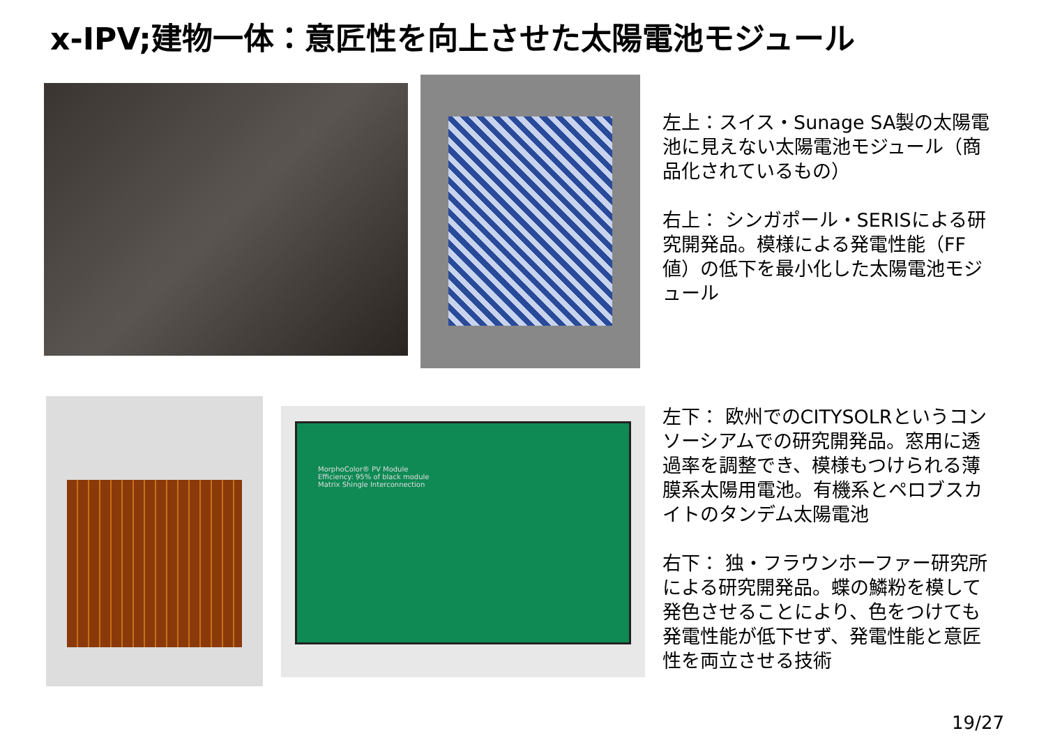x-IPV;建物一体：意匠性を向上させた太陽電池モジュール
左上：スイス・Sunage SA製の太陽電池に見えない太陽電池モジュール（商品化されているもの）
右上： シンガポール・SERISによる研究開発品。模様による発電性能（FF値）の低下を最小化した太陽電池モジュール
MorphoColor® PV Module
Efficiency: 95% of black module
Matrix Shingle Interconnection
左下： 欧州でのCITYSOLRというコンソーシアムでの研究開発品。窓用に透過率を調整でき、模様もつけられる薄膜系太陽用電池。有機系とペロブスカイトのタンデム太陽電池
右下： 独・フラウンホーファー研究所による研究開発品。蝶の鱗粉を模して発色させることにより、色をつけても発電性能が低下せず、発電性能と意匠性を両立させる技術
19/27